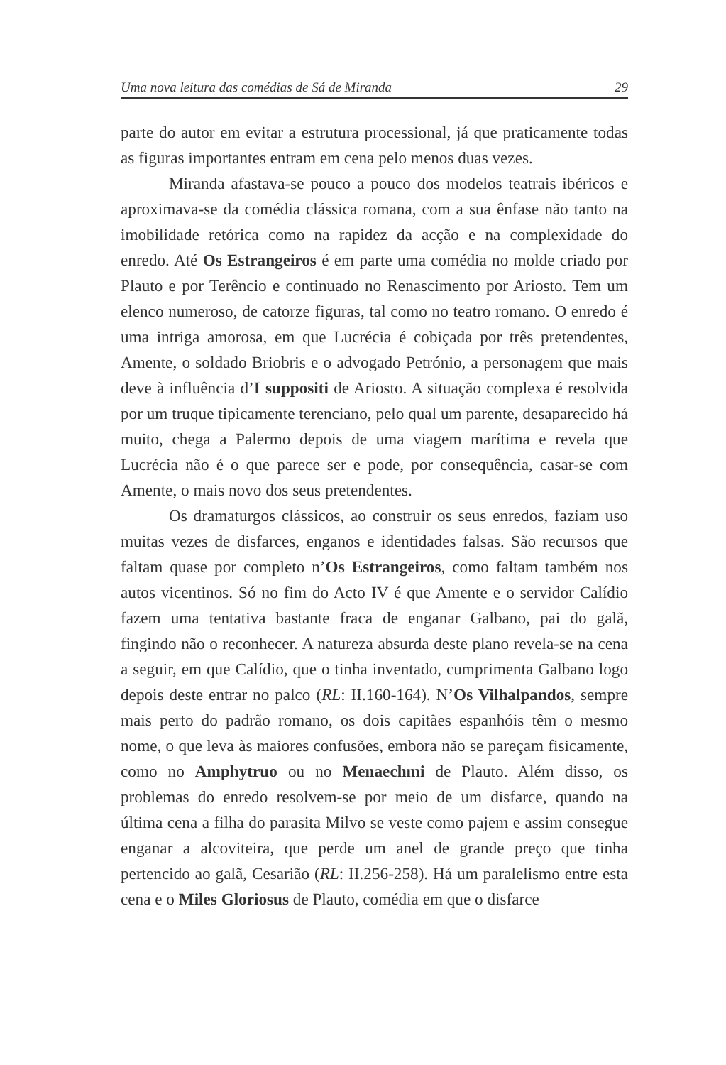Uma nova leitura das comédias de Sá de Miranda 29
parte do autor em evitar a estrutura processional, já que praticamente todas as figuras importantes entram em cena pelo menos duas vezes.
Miranda afastava-se pouco a pouco dos modelos teatrais ibéricos e aproximava-se da comédia clássica romana, com a sua ênfase não tanto na imobilidade retórica como na rapidez da acção e na complexidade do enredo. Até Os Estrangeiros é em parte uma comédia no molde criado por Plauto e por Terêncio e continuado no Renascimento por Ariosto. Tem um elenco numeroso, de catorze figuras, tal como no teatro romano. O enredo é uma intriga amorosa, em que Lucrécia é cobiçada por três pretendentes, Amente, o soldado Briobris e o advogado Petrónio, a personagem que mais deve à influência d’I suppositi de Ariosto. A situação complexa é resolvida por um truque tipicamente terenciano, pelo qual um parente, desaparecido há muito, chega a Palermo depois de uma viagem marítima e revela que Lucrécia não é o que parece ser e pode, por consequência, casar-se com Amente, o mais novo dos seus pretendentes.
Os dramaturgos clássicos, ao construir os seus enredos, faziam uso muitas vezes de disfarces, enganos e identidades falsas. São recursos que faltam quase por completo n’Os Estrangeiros, como faltam também nos autos vicentinos. Só no fim do Acto IV é que Amente e o servidor Calídio fazem uma tentativa bastante fraca de enganar Galbano, pai do galã, fingindo não o reconhecer. A natureza absurda deste plano revela-se na cena a seguir, em que Calídio, que o tinha inventado, cumprimenta Galbano logo depois deste entrar no palco (RL: II.160-164). N’Os Vilhalpandos, sempre mais perto do padrão romano, os dois capitães espanhóis têm o mesmo nome, o que leva às maiores confusões, embora não se pareçam fisicamente, como no Amphytruo ou no Menaechmi de Plauto. Além disso, os problemas do enredo resolvem-se por meio de um disfarce, quando na última cena a filha do parasita Milvo se veste como pajem e assim consegue enganar a alcoviteira, que perde um anel de grande preço que tinha pertencido ao galã, Cesarião (RL: II.256-258). Há um paralelismo entre esta cena e o Miles Gloriosus de Plauto, comédia em que o disfarce